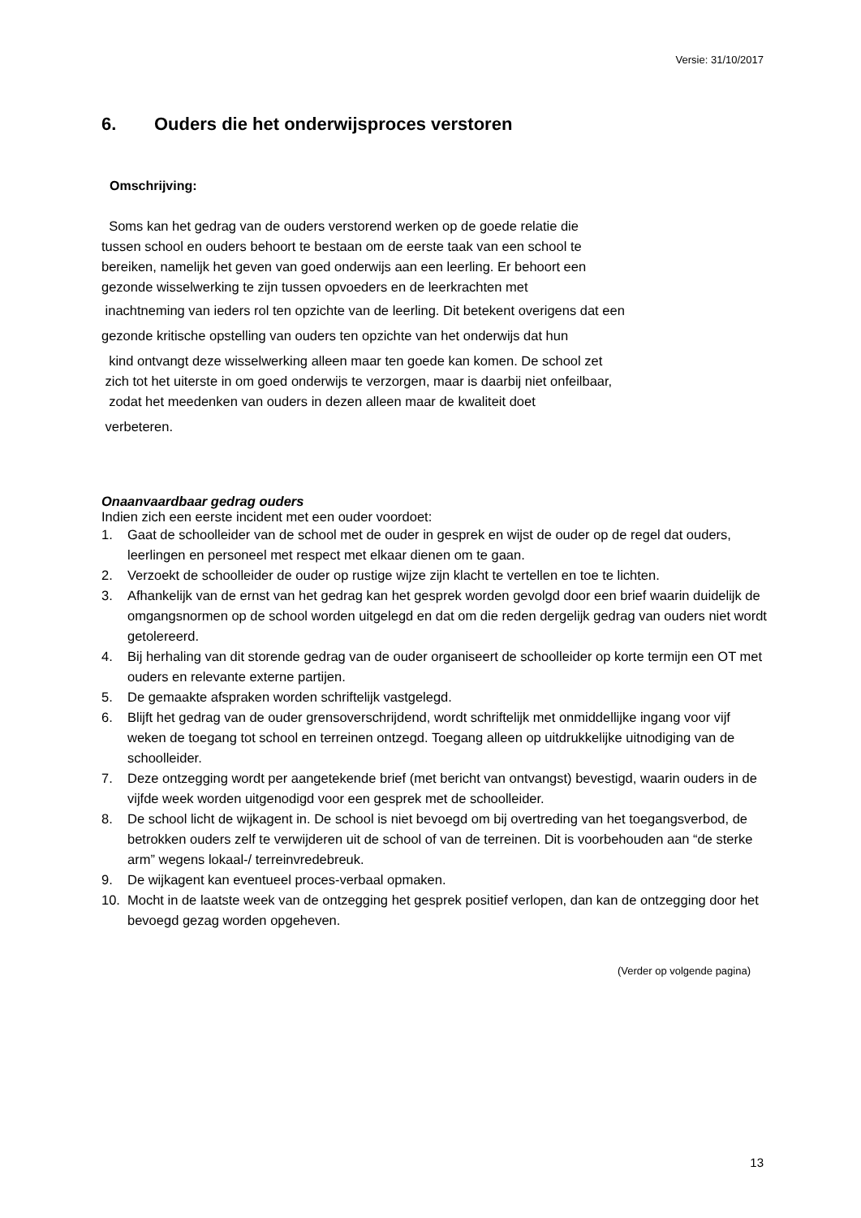Versie: 31/10/2017
6. Ouders die het onderwijsproces verstoren
Omschrijving:
Soms kan het gedrag van de ouders verstorend werken op de goede relatie die
tussen school en ouders behoort te bestaan om de eerste taak van een school te
bereiken, namelijk het geven van goed onderwijs aan een leerling. Er behoort een
gezonde wisselwerking te zijn tussen opvoeders en de leerkrachten met
inachtneming van ieders rol ten opzichte van de leerling. Dit betekent overigens dat een
gezonde kritische opstelling van ouders ten opzichte van het onderwijs dat hun
kind ontvangt deze wisselwerking alleen maar ten goede kan komen. De school zet
zich tot het uiterste in om goed onderwijs te verzorgen, maar is daarbij niet onfeilbaar,
zodat het meedenken van ouders in dezen alleen maar de kwaliteit doet
verbeteren.
Onaanvaardbaar gedrag ouders
Indien zich een eerste incident met een ouder voordoet:
1. Gaat de schoolleider van de school met de ouder in gesprek en wijst de ouder op de regel dat ouders, leerlingen en personeel met respect met elkaar dienen om te gaan.
2. Verzoekt de schoolleider de ouder op rustige wijze zijn klacht te vertellen en toe te lichten.
3. Afhankelijk van de ernst van het gedrag kan het gesprek worden gevolgd door een brief waarin duidelijk de omgangsnormen op de school worden uitgelegd en dat om die reden dergelijk gedrag van ouders niet wordt getolereerd.
4. Bij herhaling van dit storende gedrag van de ouder organiseert de schoolleider op korte termijn een OT met ouders en relevante externe partijen.
5. De gemaakte afspraken worden schriftelijk vastgelegd.
6. Blijft het gedrag van de ouder grensoverschrijdend, wordt schriftelijk met onmiddellijke ingang voor vijf weken de toegang tot school en terreinen ontzegd. Toegang alleen op uitdrukkelijke uitnodiging van de schoolleider.
7. Deze ontzegging wordt per aangetekende brief (met bericht van ontvangst) bevestigd, waarin ouders in de vijfde week worden uitgenodigd voor een gesprek met de schoolleider.
8. De school licht de wijkagent in. De school is niet bevoegd om bij overtreding van het toegangsverbod, de betrokken ouders zelf te verwijderen uit de school of van de terreinen. Dit is voorbehouden aan “de sterke arm” wegens lokaal-/ terreinvredebreuk.
9. De wijkagent kan eventueel proces-verbaal opmaken.
10. Mocht in de laatste week van de ontzegging het gesprek positief verlopen, dan kan de ontzegging door het bevoegd gezag worden opgeheven.
(Verder op volgende pagina)
13